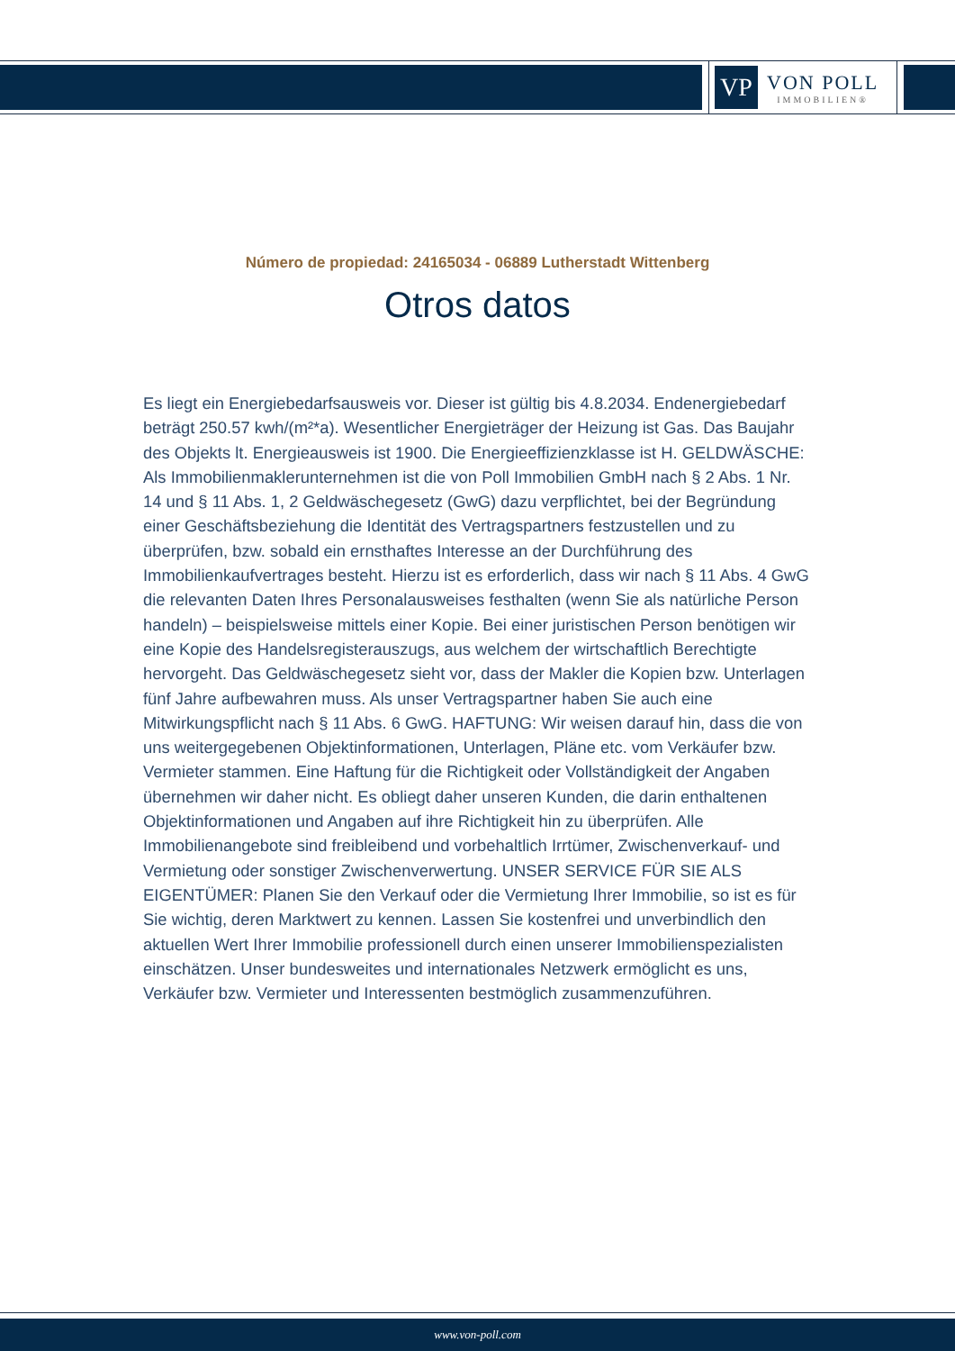VP
VON POLL
IMMOBILIEN®
Número de propiedad: 24165034 - 06889 Lutherstadt Wittenberg
Otros datos
Es liegt ein Energiebedarfsausweis vor. Dieser ist gültig bis 4.8.2034. Endenergiebedarf beträgt 250.57 kwh/(m²*a). Wesentlicher Energieträger der Heizung ist Gas. Das Baujahr des Objekts lt. Energieausweis ist 1900. Die Energieeffizienzklasse ist H. GELDWÄSCHE: Als Immobilienmaklerunternehmen ist die von Poll Immobilien GmbH nach § 2 Abs. 1 Nr. 14 und § 11 Abs. 1, 2 Geldwäschegesetz (GwG) dazu verpflichtet, bei der Begründung einer Geschäftsbeziehung die Identität des Vertragspartners festzustellen und zu überprüfen, bzw. sobald ein ernsthaftes Interesse an der Durchführung des Immobilienkaufvertrages besteht. Hierzu ist es erforderlich, dass wir nach § 11 Abs. 4 GwG die relevanten Daten Ihres Personalausweises festhalten (wenn Sie als natürliche Person handeln) – beispielsweise mittels einer Kopie. Bei einer juristischen Person benötigen wir eine Kopie des Handelsregisterauszugs, aus welchem der wirtschaftlich Berechtigte hervorgeht. Das Geldwäschegesetz sieht vor, dass der Makler die Kopien bzw. Unterlagen fünf Jahre aufbewahren muss. Als unser Vertragspartner haben Sie auch eine Mitwirkungspflicht nach § 11 Abs. 6 GwG. HAFTUNG: Wir weisen darauf hin, dass die von uns weitergegebenen Objektinformationen, Unterlagen, Pläne etc. vom Verkäufer bzw. Vermieter stammen. Eine Haftung für die Richtigkeit oder Vollständigkeit der Angaben übernehmen wir daher nicht. Es obliegt daher unseren Kunden, die darin enthaltenen Objektinformationen und Angaben auf ihre Richtigkeit hin zu überprüfen. Alle Immobilienangebote sind freibleibend und vorbehaltlich Irrtümer, Zwischenverkauf- und Vermietung oder sonstiger Zwischenverwertung. UNSER SERVICE FÜR SIE ALS EIGENTÜMER: Planen Sie den Verkauf oder die Vermietung Ihrer Immobilie, so ist es für Sie wichtig, deren Marktwert zu kennen. Lassen Sie kostenfrei und unverbindlich den aktuellen Wert Ihrer Immobilie professionell durch einen unserer Immobilienspezialisten einschätzen. Unser bundesweites und internationales Netzwerk ermöglicht es uns, Verkäufer bzw. Vermieter und Interessenten bestmöglich zusammenzuführen.
www.von-poll.com